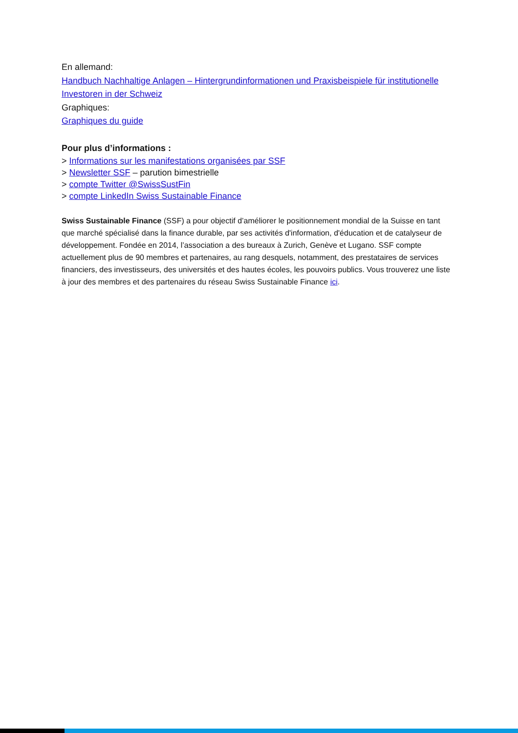En allemand:
Handbuch Nachhaltige Anlagen – Hintergrundinformationen und Praxisbeispiele für institutionelle Investoren in der Schweiz
Graphiques:
Graphiques du guide
Pour plus d’informations :
> Informations sur les manifestations organisées par SSF
> Newsletter SSF – parution bimestrielle
> compte Twitter @SwissSustFin
> compte LinkedIn Swiss Sustainable Finance
Swiss Sustainable Finance (SSF) a pour objectif d’améliorer le positionnement mondial de la Suisse en tant que marché spécialisé dans la finance durable, par ses activités d'information, d'éducation et de catalyseur de développement. Fondée en 2014, l’association a des bureaux à Zurich, Genève et Lugano. SSF compte actuellement plus de 90 membres et partenaires, au rang desquels, notamment, des prestataires de services financiers, des investisseurs, des universités et des hautes écoles, les pouvoirs publics. Vous trouverez une liste à jour des membres et des partenaires du réseau Swiss Sustainable Finance ici.